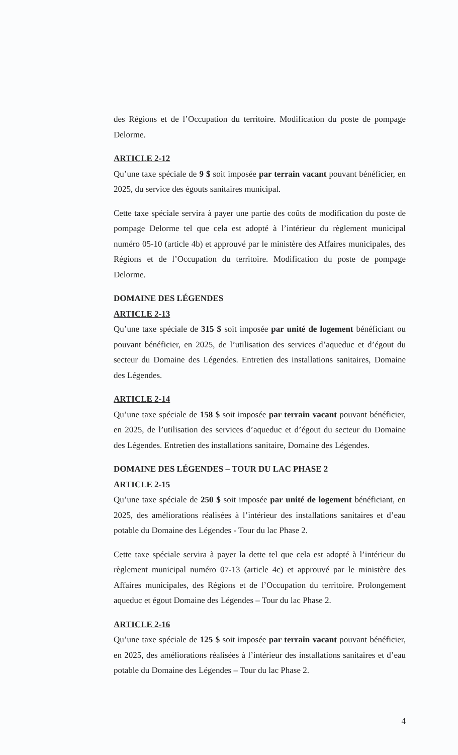des Régions et de l’Occupation du territoire. Modification du poste de pompage Delorme.
ARTICLE 2-12
Qu’une taxe spéciale de 9 $ soit imposée par terrain vacant pouvant bénéficier, en 2025, du service des égouts sanitaires municipal.
Cette taxe spéciale servira à payer une partie des coûts de modification du poste de pompage Delorme tel que cela est adopté à l’intérieur du règlement municipal numéro 05-10 (article 4b) et approuvé par le ministère des Affaires municipales, des Régions et de l’Occupation du territoire. Modification du poste de pompage Delorme.
DOMAINE DES LÉGENDES
ARTICLE 2-13
Qu’une taxe spéciale de 315 $ soit imposée par unité de logement bénéficiant ou pouvant bénéficier, en 2025, de l’utilisation des services d’aqueduc et d’égout du secteur du Domaine des Légendes. Entretien des installations sanitaires, Domaine des Légendes.
ARTICLE 2-14
Qu’une taxe spéciale de 158 $ soit imposée par terrain vacant pouvant bénéficier, en 2025, de l’utilisation des services d’aqueduc et d’égout du secteur du Domaine des Légendes. Entretien des installations sanitaire, Domaine des Légendes.
DOMAINE DES LÉGENDES – TOUR DU LAC PHASE 2
ARTICLE 2-15
Qu’une taxe spéciale de 250 $ soit imposée par unité de logement bénéficiant, en 2025, des améliorations réalisées à l’intérieur des installations sanitaires et d’eau potable du Domaine des Légendes - Tour du lac Phase 2.
Cette taxe spéciale servira à payer la dette tel que cela est adopté à l’intérieur du règlement municipal numéro 07-13 (article 4c) et approuvé par le ministère des Affaires municipales, des Régions et de l’Occupation du territoire. Prolongement aqueduc et égout Domaine des Légendes – Tour du lac Phase 2.
ARTICLE 2-16
Qu’une taxe spéciale de 125 $ soit imposée par terrain vacant pouvant bénéficier, en 2025, des améliorations réalisées à l’intérieur des installations sanitaires et d’eau potable du Domaine des Légendes – Tour du lac Phase 2.
4